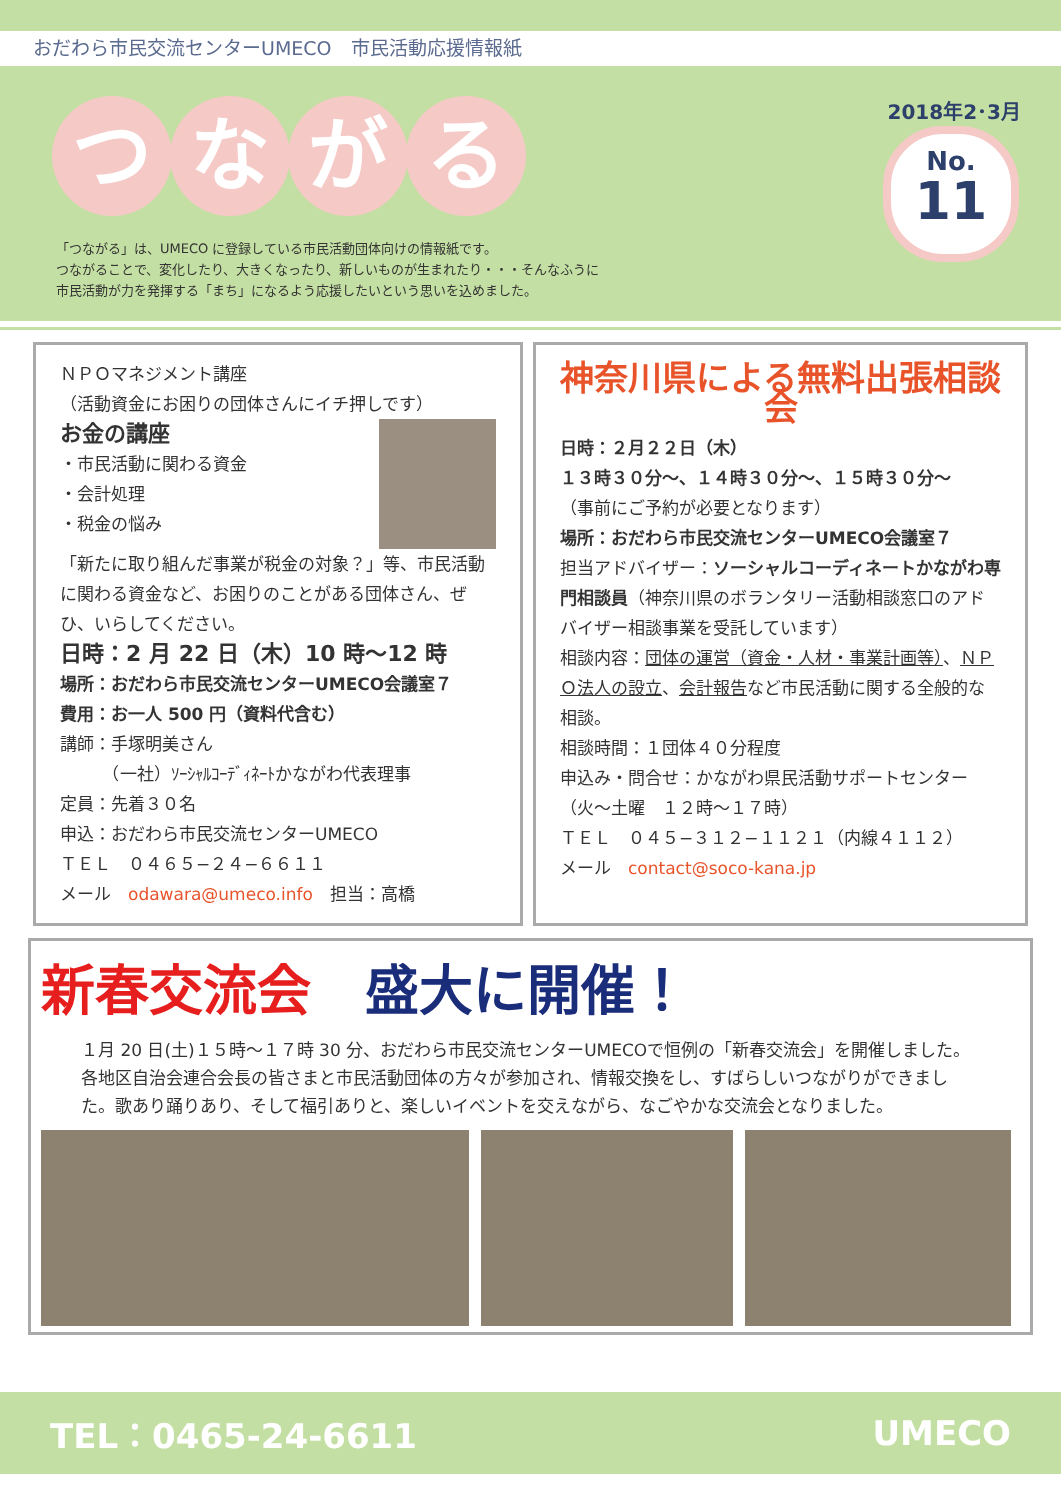おだわら市民交流センターUMECO　市民活動応援情報紙
つながる
2018年2･3月
No.
11
「つながる」は、UMECO に登録している市民活動団体向けの情報紙です。
つながることで、変化したり、大きくなったり、新しいものが生まれたり・・・そんなふうに
市民活動が力を発揮する「まち」になるよう応援したいという思いを込めました。
ＮＰＯマネジメント講座
（活動資金にお困りの団体さんにイチ押しです）
お金の講座
・市民活動に関わる資金
・会計処理
・税金の悩み
「新たに取り組んだ事業が税金の対象？」等、市民活動に関わる資金など、お困りのことがある団体さん、ぜひ、いらしてください。
日時：2 月 22 日（木）10 時～12 時
場所：おだわら市民交流センターUMECO会議室７
費用：お一人 500 円（資料代含む）
講師：手塚明美さん
　　　（一社）ｿｰｼｬﾙｺｰﾃﾞｨﾈｰﾄかながわ代表理事
定員：先着３０名
申込：おだわら市民交流センターUMECO
ＴＥＬ　０４６５−２４−６６１１
メール　odawara@umeco.info　担当：高橋
神奈川県による無料出張相談会
日時：２月２２日（木）
１３時３０分～、１４時３０分～、１５時３０分～
（事前にご予約が必要となります）
場所：おだわら市民交流センターUMECO会議室７
担当アドバイザー：ソーシャルコーディネートかながわ専門相談員（神奈川県のボランタリー活動相談窓口のアドバイザー相談事業を受託しています）
相談内容：団体の運営（資金・人材・事業計画等）、ＮＰＯ法人の設立、会計報告など市民活動に関する全般的な相談。
相談時間：１団体４０分程度
申込み・問合せ：かながわ県民活動サポートセンター（火～土曜　１２時～１７時）
ＴＥＬ　０４５−３１２−１１２１（内線４１１２）
メール　contact@soco-kana.jp
新春交流会　盛大に開催！
１月 20 日(土)１５時～１７時 30 分、おだわら市民交流センターUMECOで恒例の「新春交流会」を開催しました。各地区自治会連合会長の皆さまと市民活動団体の方々が参加され、情報交換をし、すばらしいつながりができました。歌あり踊りあり、そして福引ありと、楽しいイベントを交えながら、なごやかな交流会となりました。
TEL：0465-24-6611 UMECO